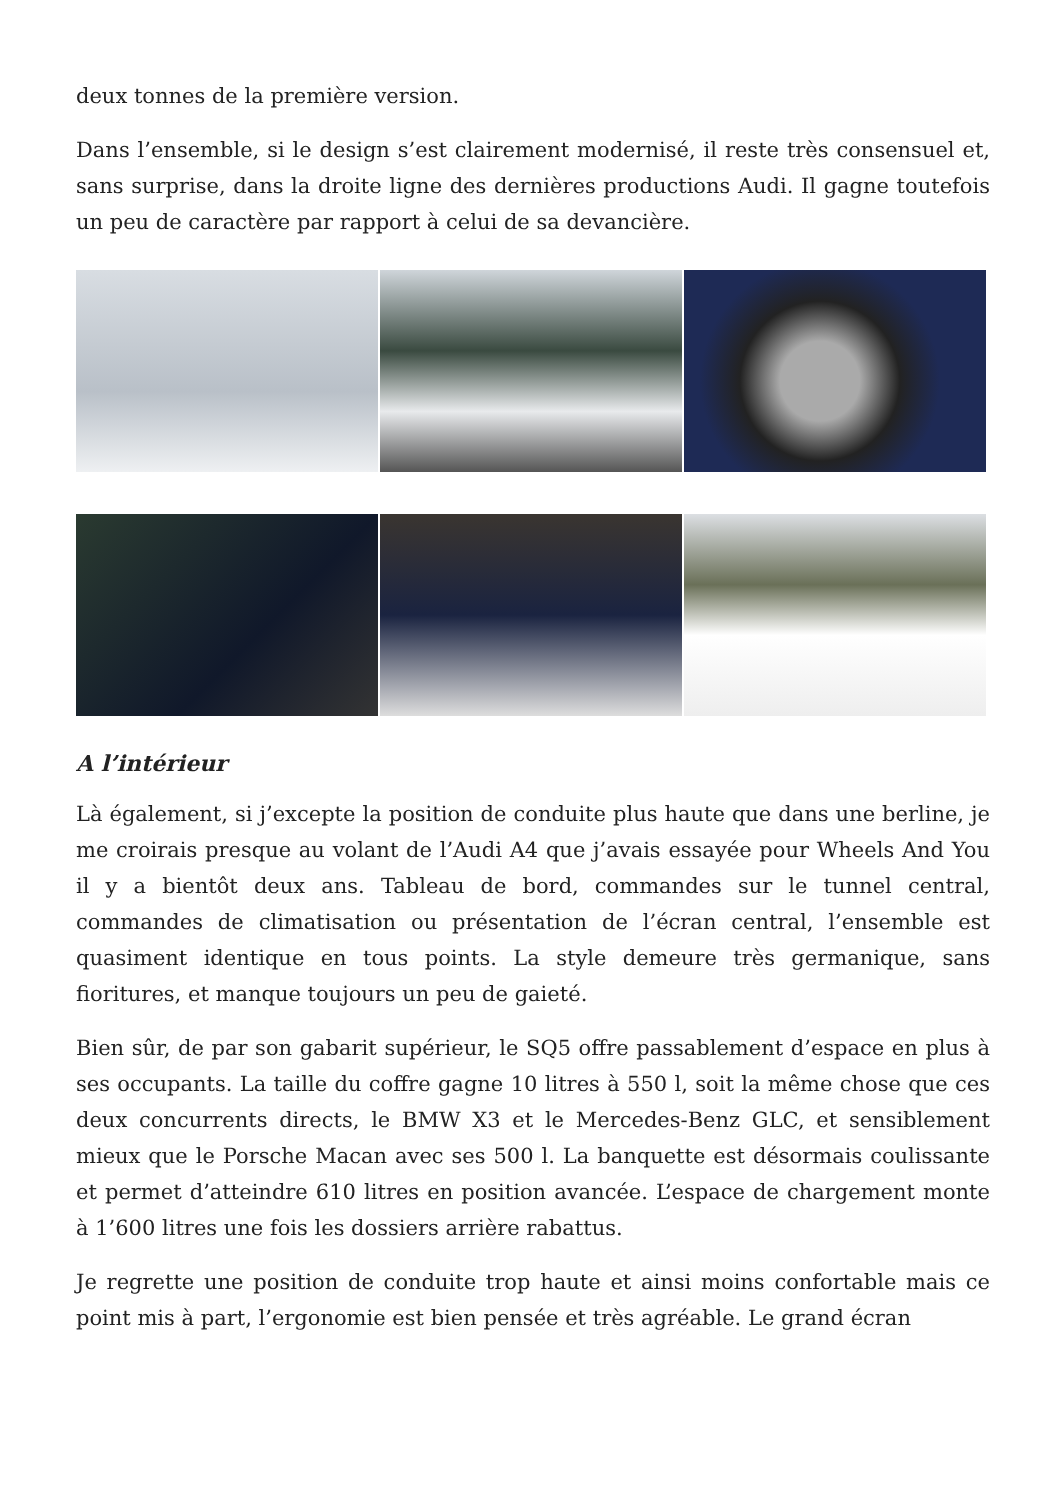deux tonnes de la première version.
Dans l’ensemble, si le design s’est clairement modernisé, il reste très consensuel et, sans surprise, dans la droite ligne des dernières productions Audi. Il gagne toutefois un peu de caractère par rapport à celui de sa devancière.
A l’intérieur
Là également, si j’excepte la position de conduite plus haute que dans une berline, je me croirais presque au volant de l’Audi A4 que j’avais essayée pour Wheels And You il y a bientôt deux ans. Tableau de bord, commandes sur le tunnel central, commandes de climatisation ou présentation de l’écran central, l’ensemble est quasiment identique en tous points. La style demeure très germanique, sans fioritures, et manque toujours un peu de gaieté.
Bien sûr, de par son gabarit supérieur, le SQ5 offre passablement d’espace en plus à ses occupants. La taille du coffre gagne 10 litres à 550 l, soit la même chose que ces deux concurrents directs, le BMW X3 et le Mercedes-Benz GLC, et sensiblement mieux que le Porsche Macan avec ses 500 l. La banquette est désormais coulissante et permet d’atteindre 610 litres en position avancée. L’espace de chargement monte à 1’600 litres une fois les dossiers arrière rabattus.
Je regrette une position de conduite trop haute et ainsi moins confortable mais ce point mis à part, l’ergonomie est bien pensée et très agréable. Le grand écran